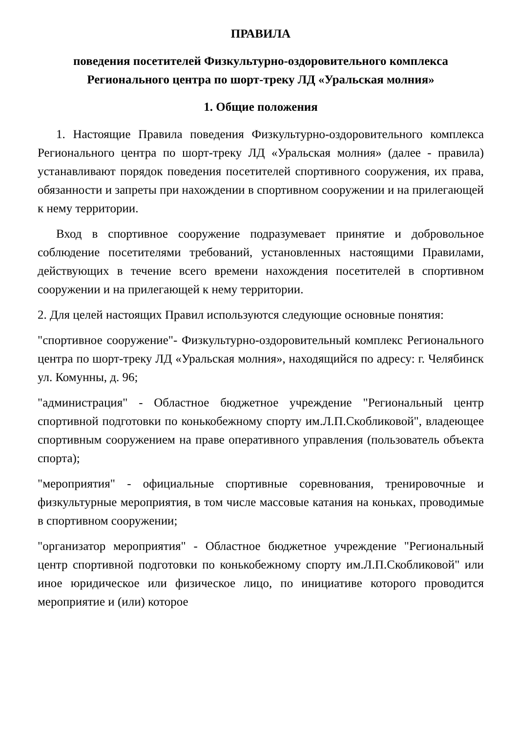ПРАВИЛА
поведения посетителей Физкультурно-оздоровительного комплекса Регионального центра по шорт-треку ЛД «Уральская молния»
1. Общие положения
1. Настоящие Правила поведения Физкультурно-оздоровительного комплекса Регионального центра по шорт-треку ЛД «Уральская молния» (далее - правила) устанавливают порядок поведения посетителей спортивного сооружения, их права, обязанности и запреты при нахождении в спортивном сооружении и на прилегающей к нему территории.
Вход в спортивное сооружение подразумевает принятие и добровольное соблюдение посетителями требований, установленных настоящими Правилами, действующих в течение всего времени нахождения посетителей в спортивном сооружении и на прилегающей к нему территории.
2. Для целей настоящих Правил используются следующие основные понятия:
"спортивное сооружение"- Физкультурно-оздоровительный комплекс Регионального центра по шорт-треку ЛД «Уральская молния», находящийся по адресу: г. Челябинск ул. Комунны, д. 96;
"администрация" - Областное бюджетное учреждение "Региональный центр спортивной подготовки по конькобежному спорту им.Л.П.Скобликовой", владеющее спортивным сооружением на праве оперативного управления (пользователь объекта спорта);
"мероприятия" - официальные спортивные соревнования, тренировочные и физкультурные мероприятия, в том числе массовые катания на коньках, проводимые в спортивном сооружении;
"организатор мероприятия" - Областное бюджетное учреждение "Региональный центр спортивной подготовки по конькобежному спорту им.Л.П.Скобликовой" или иное юридическое или физическое лицо, по инициативе которого проводится мероприятие и (или) которое